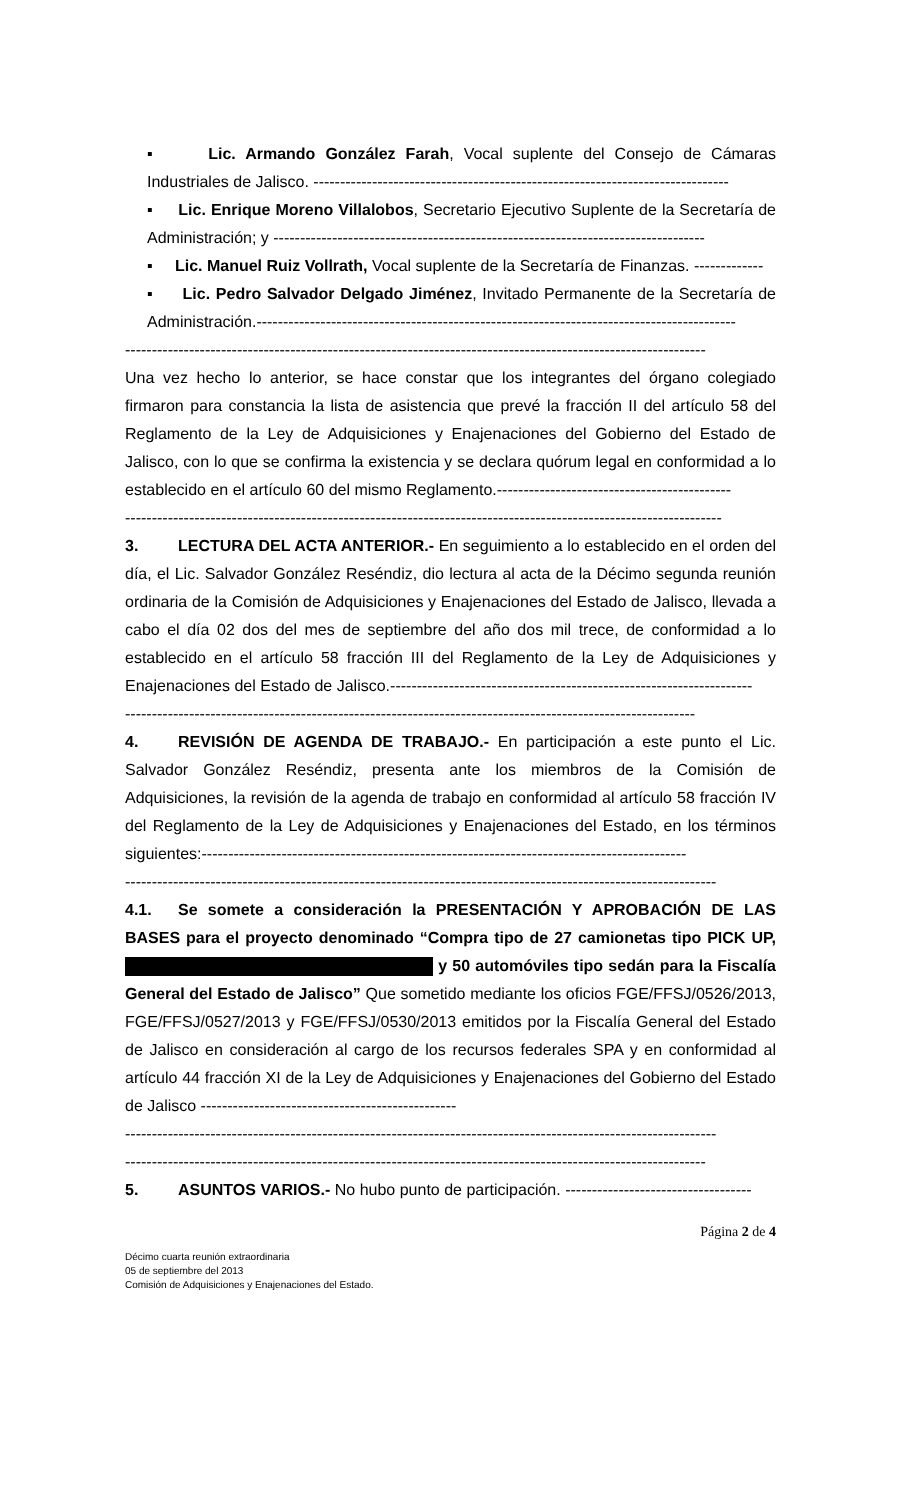▪ Lic. Armando González Farah, Vocal suplente del Consejo de Cámaras Industriales de Jalisco. ------------------------------------------------------------------------------
▪ Lic. Enrique Moreno Villalobos, Secretario Ejecutivo Suplente de la Secretaría de Administración; y ---------------------------------------------------------------------------------
▪ Lic. Manuel Ruiz Vollrath, Vocal suplente de la Secretaría de Finanzas. -------------
▪ Lic. Pedro Salvador Delgado Jiménez, Invitado Permanente de la Secretaría de Administración.------------------------------------------------------------------------------------------
-------------------------------------------------------------------------------------------------------------
Una vez hecho lo anterior, se hace constar que los integrantes del órgano colegiado firmaron para constancia la lista de asistencia que prevé la fracción II del artículo 58 del Reglamento de la Ley de Adquisiciones y Enajenaciones del Gobierno del Estado de Jalisco, con lo que se confirma la existencia y se declara quórum legal en conformidad a lo establecido en el artículo 60 del mismo Reglamento.--------------------------------------------
----------------------------------------------------------------------------------------------------------------
3. LECTURA DEL ACTA ANTERIOR.- En seguimiento a lo establecido en el orden del día, el Lic. Salvador González Reséndiz, dio lectura al acta de la Décimo segunda reunión ordinaria de la Comisión de Adquisiciones y Enajenaciones del Estado de Jalisco, llevada a cabo el día 02 dos del mes de septiembre del año dos mil trece, de conformidad a lo establecido en el artículo 58 fracción III del Reglamento de la Ley de Adquisiciones y Enajenaciones del Estado de Jalisco.--------------------------------------------------------------------
-----------------------------------------------------------------------------------------------------------
4. REVISIÓN DE AGENDA DE TRABAJO.- En participación a este punto el Lic. Salvador González Reséndiz, presenta ante los miembros de la Comisión de Adquisiciones, la revisión de la agenda de trabajo en conformidad al artículo 58 fracción IV del Reglamento de la Ley de Adquisiciones y Enajenaciones del Estado, en los términos siguientes:-------------------------------------------------------------------------------------------
---------------------------------------------------------------------------------------------------------------
4.1. Se somete a consideración la PRESENTACIÓN Y APROBACIÓN DE LAS BASES para el proyecto denominado “Compra tipo de 27 camionetas tipo PICK UP, y 50 automóviles tipo sedán para la Fiscalía General del Estado de Jalisco” Que sometido mediante los oficios FGE/FFSJ/0526/2013, FGE/FFSJ/0527/2013 y FGE/FFSJ/0530/2013 emitidos por la Fiscalía General del Estado de Jalisco en consideración al cargo de los recursos federales SPA y en conformidad al artículo 44 fracción XI de la Ley de Adquisiciones y Enajenaciones del Gobierno del Estado de Jalisco ------------------------------------------------
---------------------------------------------------------------------------------------------------------------
-------------------------------------------------------------------------------------------------------------
5. ASUNTOS VARIOS.- No hubo punto de participación. -----------------------------------
Página 2 de 4
Décimo cuarta reunión extraordinaria
05 de septiembre del 2013
Comisión de Adquisiciones y Enajenaciones del Estado.